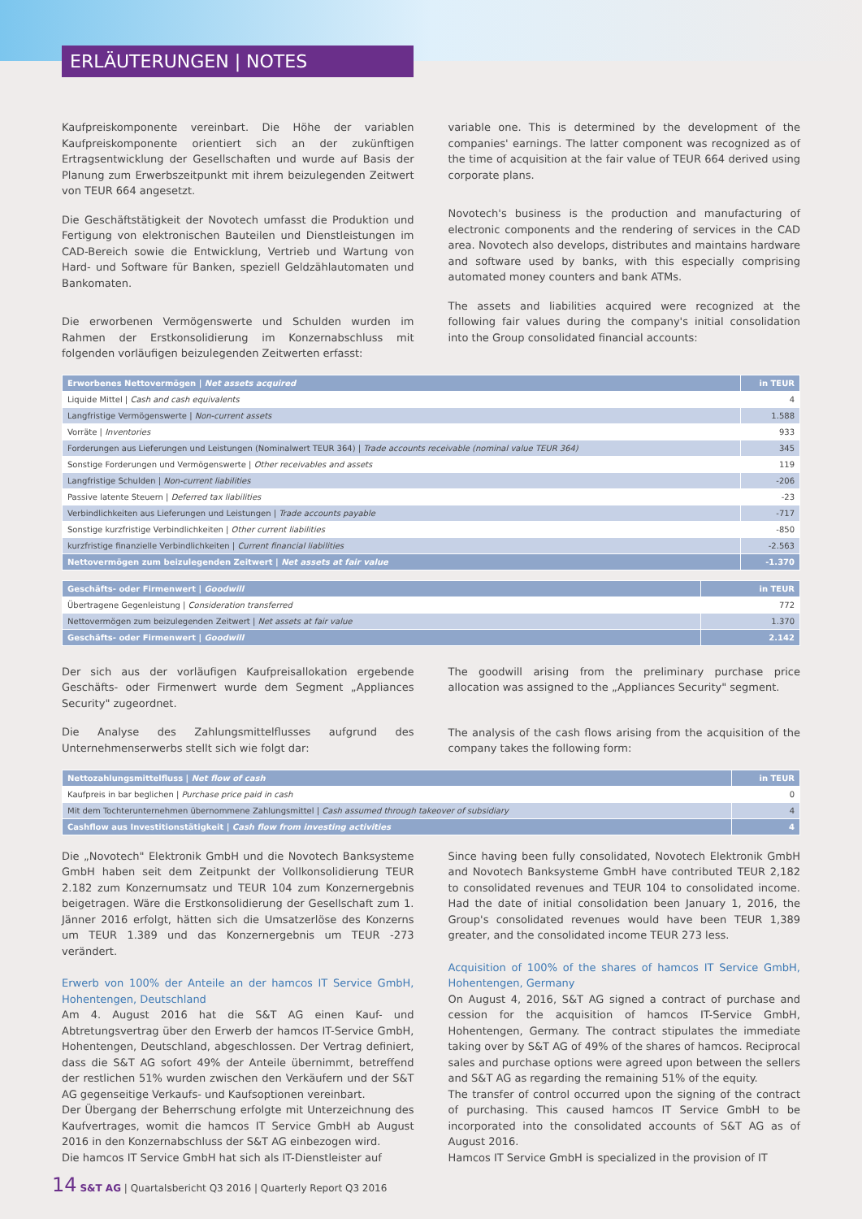ERLÄUTERUNGEN | NOTES
Kaufpreiskomponente vereinbart. Die Höhe der variablen Kaufpreiskomponente orientiert sich an der zukünftigen Ertragsentwicklung der Gesellschaften und wurde auf Basis der Planung zum Erwerbszeitpunkt mit ihrem beizulegenden Zeitwert von TEUR 664 angesetzt.
Die Geschäftstätigkeit der Novotech umfasst die Produktion und Fertigung von elektronischen Bauteilen und Dienstleistungen im CAD-Bereich sowie die Entwicklung, Vertrieb und Wartung von Hard- und Software für Banken, speziell Geldzählautomaten und Bankomaten.
Die erworbenen Vermögenswerte und Schulden wurden im Rahmen der Erstkonsolidierung im Konzernabschluss mit folgenden vorläufigen beizulegenden Zeitwerten erfasst:
variable one. This is determined by the development of the companies' earnings. The latter component was recognized as of the time of acquisition at the fair value of TEUR 664 derived using corporate plans.
Novotech's business is the production and manufacturing of electronic components and the rendering of services in the CAD area. Novotech also develops, distributes and maintains hardware and software used by banks, with this especially comprising automated money counters and bank ATMs.
The assets and liabilities acquired were recognized at the following fair values during the company's initial consolidation into the Group consolidated financial accounts:
| Erworbenes Nettovermögen / Net assets acquired | in TEUR |
| --- | --- |
| Liquide Mittel / Cash and cash equivalents | 4 |
| Langfristige Vermögenswerte / Non-current assets | 1.588 |
| Vorräte / Inventories | 933 |
| Forderungen aus Lieferungen und Leistungen (Nominalwert TEUR 364) / Trade accounts receivable (nominal value TEUR 364) | 345 |
| Sonstige Forderungen und Vermögenswerte / Other receivables and assets | 119 |
| Langfristige Schulden / Non-current liabilities | -206 |
| Passive latente Steuern / Deferred tax liabilities | -23 |
| Verbindlichkeiten aus Lieferungen und Leistungen / Trade accounts payable | -717 |
| Sonstige kurzfristige Verbindlichkeiten / Other current liabilities | -850 |
| kurzfristige finanzielle Verbindlichkeiten / Current financial liabilities | -2.563 |
| Nettovermögen zum beizulegenden Zeitwert / Net assets at fair value | -1.370 |
| Geschäfts- oder Firmenwert / Goodwill | in TEUR |
| --- | --- |
| Übertragene Gegenleistung / Consideration transferred | 772 |
| Nettovermögen zum beizulegenden Zeitwert / Net assets at fair value | 1.370 |
| Geschäfts- oder Firmenwert / Goodwill | 2.142 |
Der sich aus der vorläufigen Kaufpreisallokation ergebende Geschäfts- oder Firmenwert wurde dem Segment „Appliances Security" zugeordnet.
Die Analyse des Zahlungsmittelflusses aufgrund des Unternehmenserwerbs stellt sich wie folgt dar:
The goodwill arising from the preliminary purchase price allocation was assigned to the „Appliances Security" segment.
The analysis of the cash flows arising from the acquisition of the company takes the following form:
| Nettozahlungsmittelfluss / Net flow of cash | in TEUR |
| --- | --- |
| Kaufpreis in bar beglichen / Purchase price paid in cash | 0 |
| Mit dem Tochterunternehmen übernommene Zahlungsmittel / Cash assumed through takeover of subsidiary | 4 |
| Cashflow aus Investitionstätigkeit / Cash flow from investing activities | 4 |
Die „Novotech" Elektronik GmbH und die Novotech Banksysteme GmbH haben seit dem Zeitpunkt der Vollkonsolidierung TEUR 2.182 zum Konzernumsatz und TEUR 104 zum Konzernergebnis beigetragen. Wäre die Erstkonsolidierung der Gesellschaft zum 1. Jänner 2016 erfolgt, hätten sich die Umsatzerlöse des Konzerns um TEUR 1.389 und das Konzernergebnis um TEUR -273 verändert.
Erwerb von 100% der Anteile an der hamcos IT Service GmbH, Hohentengen, Deutschland
Am 4. August 2016 hat die S&T AG einen Kauf- und Abtretungsvertrag über den Erwerb der hamcos IT-Service GmbH, Hohentengen, Deutschland, abgeschlossen. Der Vertrag definiert, dass die S&T AG sofort 49% der Anteile übernimmt, betreffend der restlichen 51% wurden zwischen den Verkäufern und der S&T AG gegenseitige Verkaufs- und Kaufsoptionen vereinbart.
Der Übergang der Beherrschung erfolgte mit Unterzeichnung des Kaufvertrages, womit die hamcos IT Service GmbH ab August 2016 in den Konzernabschluss der S&T AG einbezogen wird.
Die hamcos IT Service GmbH hat sich als IT-Dienstleister auf
Since having been fully consolidated, Novotech Elektronik GmbH and Novotech Banksysteme GmbH have contributed TEUR 2,182 to consolidated revenues and TEUR 104 to consolidated income. Had the date of initial consolidation been January 1, 2016, the Group's consolidated revenues would have been TEUR 1,389 greater, and the consolidated income TEUR 273 less.
Acquisition of 100% of the shares of hamcos IT Service GmbH, Hohentengen, Germany
On August 4, 2016, S&T AG signed a contract of purchase and cession for the acquisition of hamcos IT-Service GmbH, Hohentengen, Germany. The contract stipulates the immediate taking over by S&T AG of 49% of the shares of hamcos. Reciprocal sales and purchase options were agreed upon between the sellers and S&T AG as regarding the remaining 51% of the equity.
The transfer of control occurred upon the signing of the contract of purchasing. This caused hamcos IT Service GmbH to be incorporated into the consolidated accounts of S&T AG as of August 2016.
Hamcos IT Service GmbH is specialized in the provision of IT
14 S&T AG | Quartalsbericht Q3 2016 | Quarterly Report Q3 2016